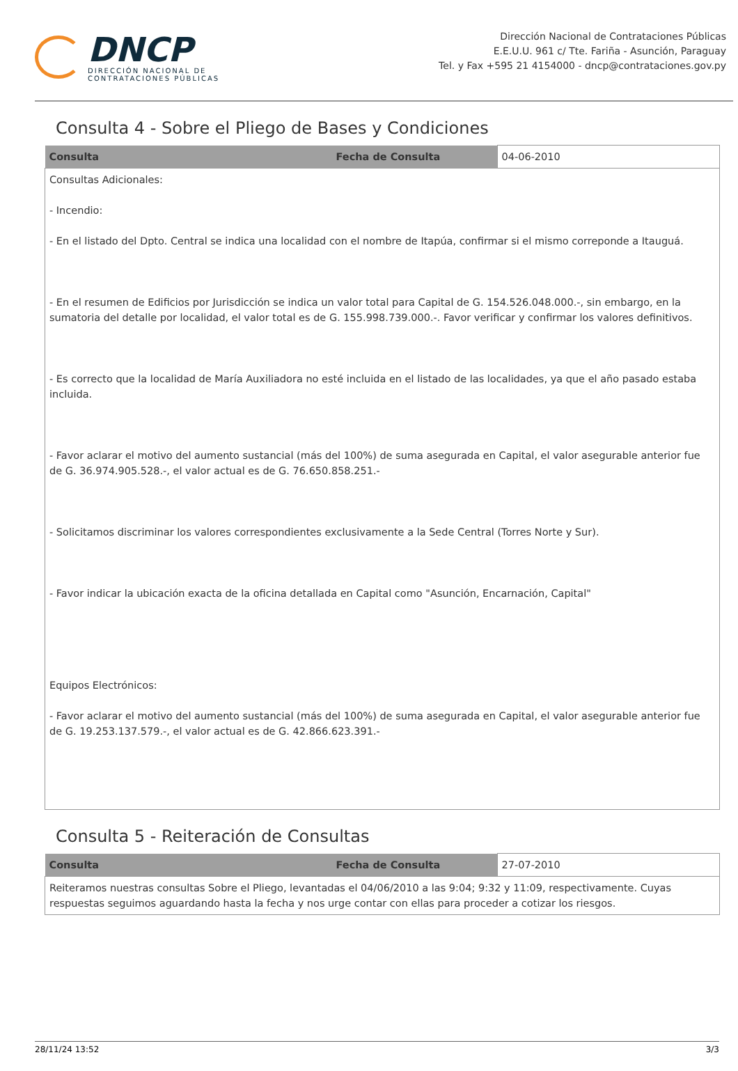DNCP
DIRECCIÓN NACIONAL DE
CONTRATACIONES PÚBLICAS
Dirección Nacional de Contrataciones Públicas
E.E.U.U. 961 c/ Tte. Fariña - Asunción, Paraguay
Tel. y Fax +595 21 4154000 - dncp@contrataciones.gov.py
Consulta 4 - Sobre el Pliego de Bases y Condiciones
| Consulta | Fecha de Consulta | 04-06-2010 |
| Consultas Adicionales: - Incendio: - En el listado del Dpto. Central se indica una localidad con el nombre de Itapúa, confirmar si el mismo correponde a Itauguá. - En el resumen de Edificios por Jurisdicción se indica un valor total para Capital de G. 154.526.048.000.-, sin embargo, en la sumatoria del detalle por localidad, el valor total es de G. 155.998.739.000.-. Favor verificar y confirmar los valores definitivos. - Es correcto que la localidad de María Auxiliadora no esté incluida en el listado de las localidades, ya que el año pasado estaba incluida. - Favor aclarar el motivo del aumento sustancial (más del 100%) de suma asegurada en Capital, el valor asegurable anterior fue de G. 36.974.905.528.-, el valor actual es de G. 76.650.858.251.- - Solicitamos discriminar los valores correspondientes exclusivamente a la Sede Central (Torres Norte y Sur). - Favor indicar la ubicación exacta de la oficina detallada en Capital como "Asunción, Encarnación, Capital" Equipos Electrónicos: - Favor aclarar el motivo del aumento sustancial (más del 100%) de suma asegurada en Capital, el valor asegurable anterior fue de G. 19.253.137.579.-, el valor actual es de G. 42.866.623.391.- | | |
Consulta 5 - Reiteración de Consultas
| Consulta | Fecha de Consulta | 27-07-2010 |
| Reiteramos nuestras consultas Sobre el Pliego, levantadas el 04/06/2010 a las 9:04; 9:32 y 11:09, respectivamente. Cuyas respuestas seguimos aguardando hasta la fecha y nos urge contar con ellas para proceder a cotizar los riesgos. | | |
28/11/24 13:52 3/3